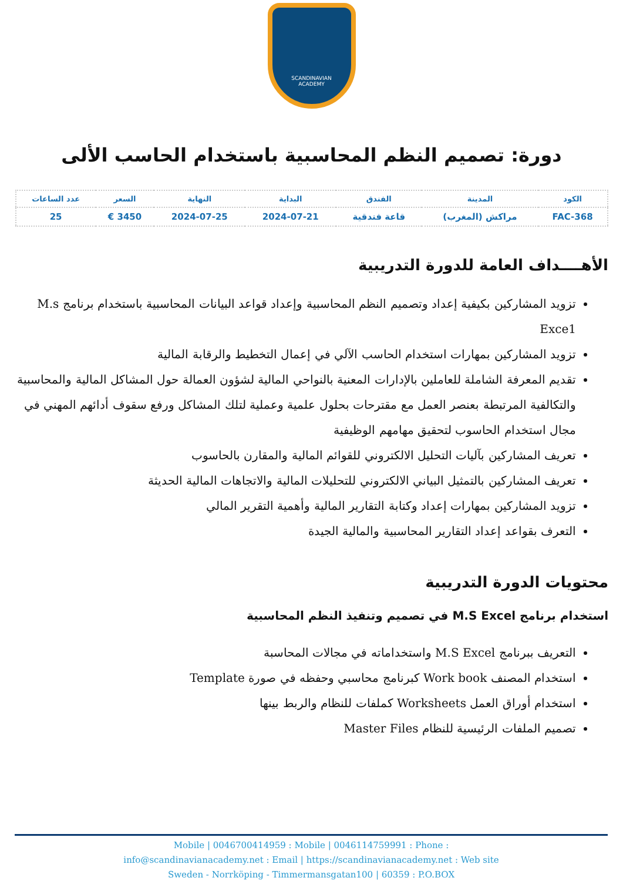SCANDINAVIAN
ACADEMY
دورة: تصميم النظم المحاسبية باستخدام الحاسب الألى
| الكود | المدينة | الفندق | البداية | النهاية | السعر | عدد الساعات |
| --- | --- | --- | --- | --- | --- | --- |
| FAC-368 | مراكش (المغرب) | قاعة فندقية | 2024-07-21 | 2024-07-25 | 3450 € | 25 |
الأهــــداف العامة للدورة التدريبية
تزويد المشاركين بكيفية إعداد وتصميم النظم المحاسبية وإعداد قواعد البيانات المحاسبية باستخدام برنامج M.s Exce1
تزويد المشاركين بمهارات استخدام الحاسب الآلي في إعمال التخطيط والرقابة المالية
تقديم المعرفة الشاملة للعاملين بالإدارات المعنية بالنواحي المالية لشؤون العمالة حول المشاكل المالية والمحاسبية والتكالفية المرتبطة بعنصر العمل مع مقترحات بحلول علمية وعملية لتلك المشاكل ورفع سقوف أدائهم المهني في مجال استخدام الحاسوب لتحقيق مهامهم الوظيفية
تعريف المشاركين بآليات التحليل الالكتروني للقوائم المالية والمقارن بالحاسوب
تعريف المشاركين بالتمثيل البياني الالكتروني للتحليلات المالية والاتجاهات المالية الحديثة
تزويد المشاركين بمهارات إعداد وكتابة التقارير المالية وأهمية التقرير المالي
التعرف بقواعد إعداد التقارير المحاسبية والمالية الجيدة
محتويات الدورة التدريبية
استخدام برنامج M.S Excel في تصميم وتنفيذ النظم المحاسبية
التعريف ببرنامج M.S Excel واستخداماته في مجالات المحاسبة
استخدام المصنف Work book كبرنامج محاسبي وحفظه في صورة Template
استخدام أوراق العمل Worksheets كملفات للنظام والربط بينها
تصميم الملفات الرئيسية للنظام Master Files
Mobile | 0046700414959 : Mobile | 0046114759991 : Phone :
info@scandinavianacademy.net : Email | https://scandinavianacademy.net : Web site
Sweden - Norrköping - Timmermansgatan100 | 60359 : P.O.BOX